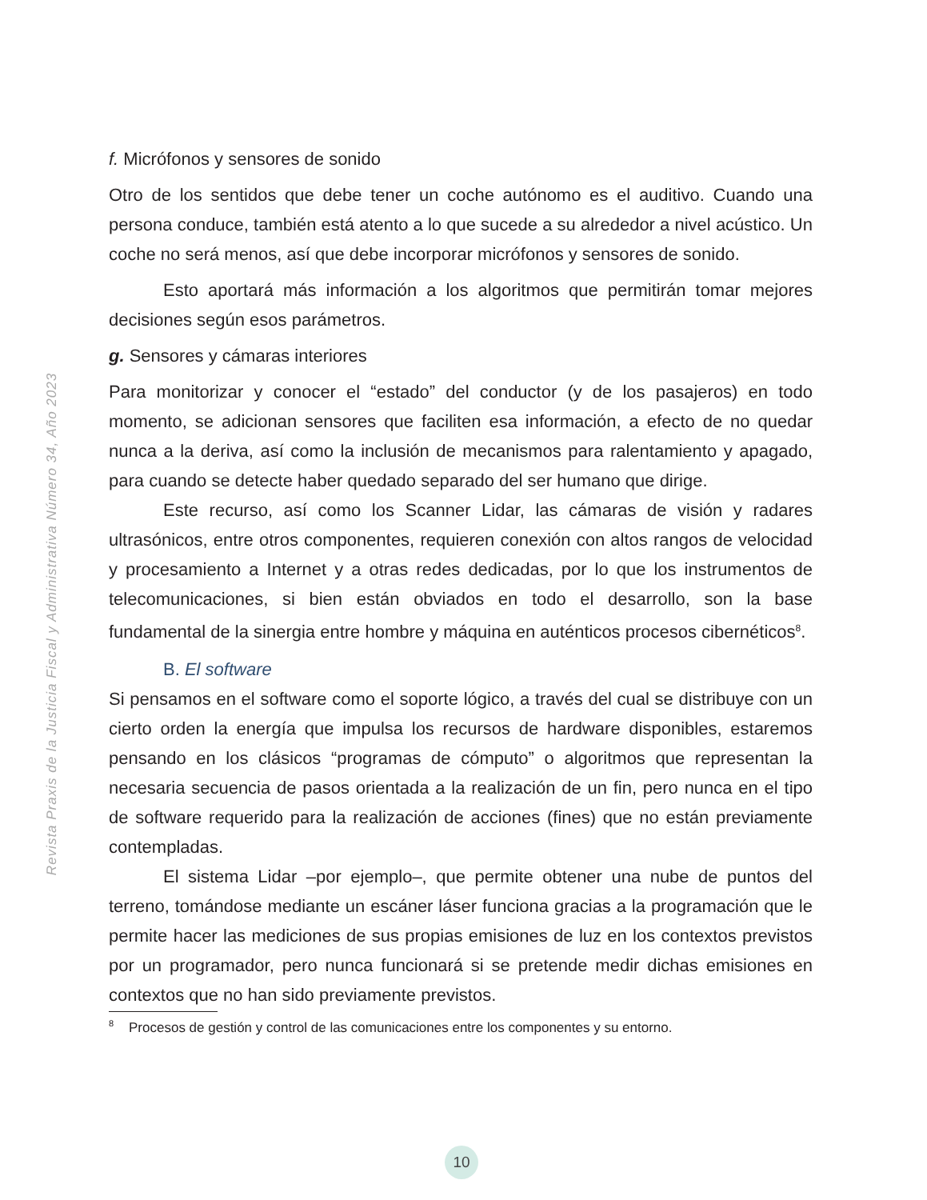Revista Praxis de la Justicia Fiscal y Administrativa Número 34, Año 2023
f. Micrófonos y sensores de sonido
Otro de los sentidos que debe tener un coche autónomo es el auditivo. Cuando una persona conduce, también está atento a lo que sucede a su alrededor a nivel acústico. Un coche no será menos, así que debe incorporar micrófonos y sensores de sonido.
Esto aportará más información a los algoritmos que permitirán tomar mejores decisiones según esos parámetros.
g. Sensores y cámaras interiores
Para monitorizar y conocer el “estado” del conductor (y de los pasajeros) en todo momento, se adicionan sensores que faciliten esa información, a efecto de no quedar nunca a la deriva, así como la inclusión de mecanismos para ralentamiento y apagado, para cuando se detecte haber quedado separado del ser humano que dirige.
Este recurso, así como los Scanner Lidar, las cámaras de visión y radares ultrasónicos, entre otros componentes, requieren conexión con altos rangos de velocidad y procesamiento a Internet y a otras redes dedicadas, por lo que los instrumentos de telecomunicaciones, si bien están obviados en todo el desarrollo, son la base fundamental de la sinergia entre hombre y máquina en auténticos procesos cibernéticos<sup>8</sup>.
B. El software
Si pensamos en el software como el soporte lógico, a través del cual se distribuye con un cierto orden la energía que impulsa los recursos de hardware disponibles, estaremos pensando en los clásicos “programas de cómputo” o algoritmos que representan la necesaria secuencia de pasos orientada a la realización de un fin, pero nunca en el tipo de software requerido para la realización de acciones (fines) que no están previamente contempladas.
El sistema Lidar –por ejemplo–, que permite obtener una nube de puntos del terreno, tomándose mediante un escáner láser funciona gracias a la programación que le permite hacer las mediciones de sus propias emisiones de luz en los contextos previstos por un programador, pero nunca funcionará si se pretende medir dichas emisiones en contextos que no han sido previamente previstos.
<sup>8</sup> Procesos de gestión y control de las comunicaciones entre los componentes y su entorno.
10